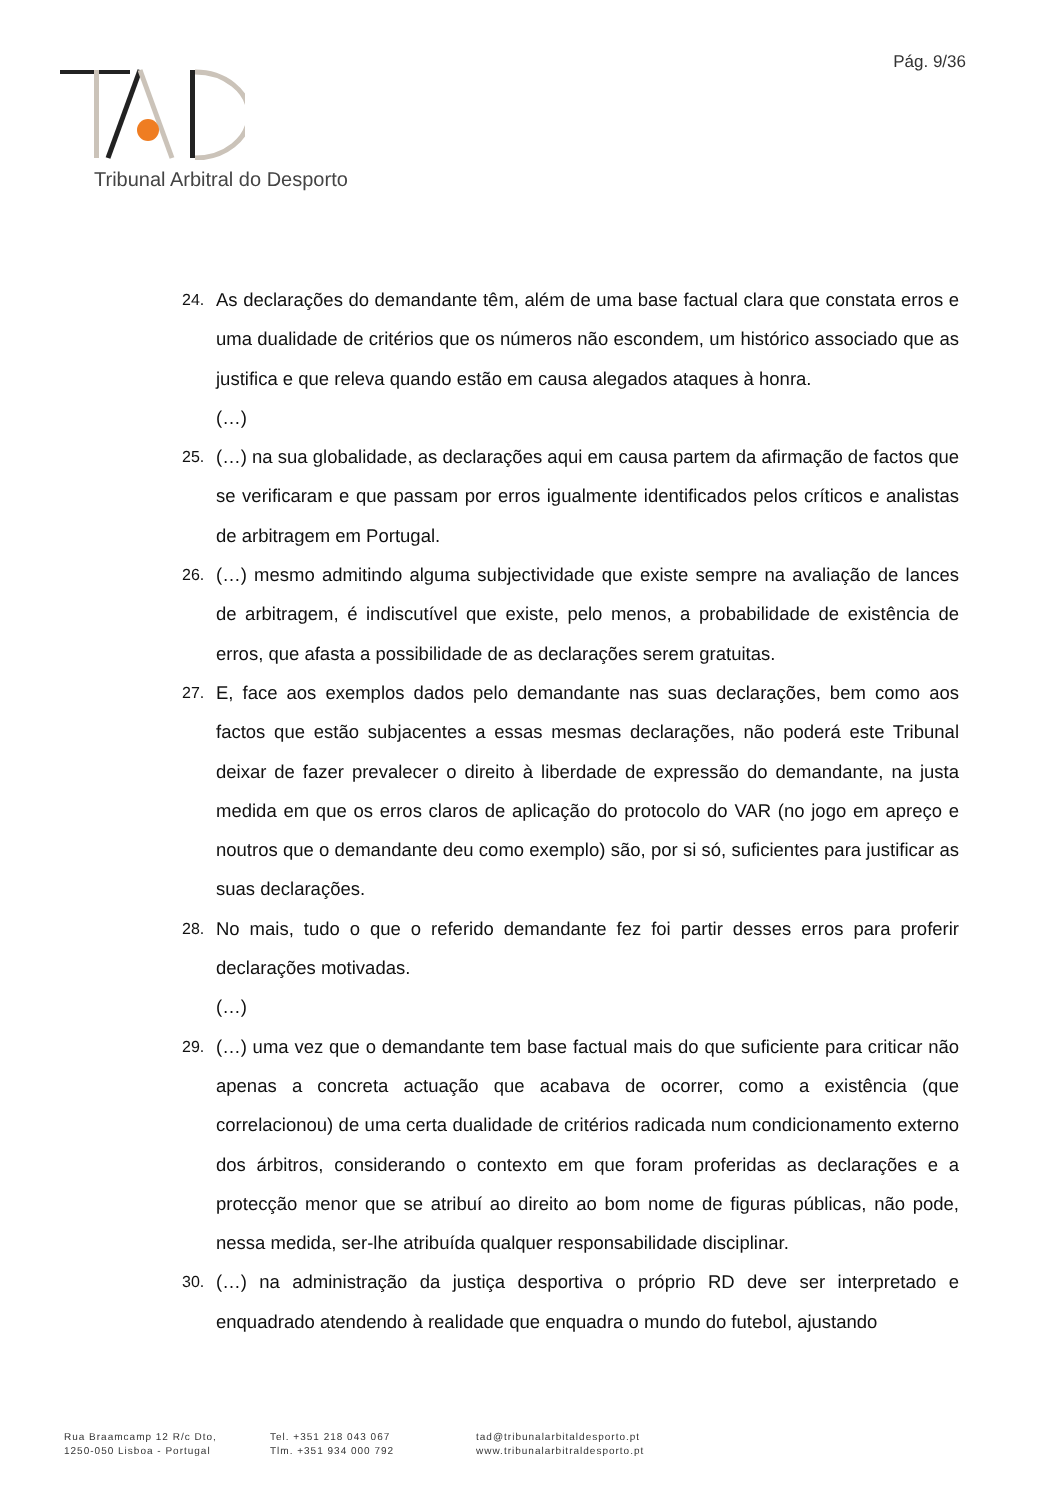Pág. 9/36
Tribunal Arbitral do Desporto
24. As declarações do demandante têm, além de uma base factual clara que constata erros e uma dualidade de critérios que os números não escondem, um histórico associado que as justifica e que releva quando estão em causa alegados ataques à honra.
(…)
25. (…) na sua globalidade, as declarações aqui em causa partem da afirmação de factos que se verificaram e que passam por erros igualmente identificados pelos críticos e analistas de arbitragem em Portugal.
26. (…) mesmo admitindo alguma subjectividade que existe sempre na avaliação de lances de arbitragem, é indiscutível que existe, pelo menos, a probabilidade de existência de erros, que afasta a possibilidade de as declarações serem gratuitas.
27. E, face aos exemplos dados pelo demandante nas suas declarações, bem como aos factos que estão subjacentes a essas mesmas declarações, não poderá este Tribunal deixar de fazer prevalecer o direito à liberdade de expressão do demandante, na justa medida em que os erros claros de aplicação do protocolo do VAR (no jogo em apreço e noutros que o demandante deu como exemplo) são, por si só, suficientes para justificar as suas declarações.
28. No mais, tudo o que o referido demandante fez foi partir desses erros para proferir declarações motivadas.
(…)
29. (…) uma vez que o demandante tem base factual mais do que suficiente para criticar não apenas a concreta actuação que acabava de ocorrer, como a existência (que correlacionou) de uma certa dualidade de critérios radicada num condicionamento externo dos árbitros, considerando o contexto em que foram proferidas as declarações e a protecção menor que se atribuí ao direito ao bom nome de figuras públicas, não pode, nessa medida, ser-lhe atribuída qualquer responsabilidade disciplinar.
30. (…) na administração da justiça desportiva o próprio RD deve ser interpretado e enquadrado atendendo à realidade que enquadra o mundo do futebol, ajustando
Rua Braamcamp 12 R/c Dto,
1250-050 Lisboa - Portugal
Tel. +351 218 043 067
Tlm. +351 934 000 792
tad@tribunalarbitaldesporto.pt
www.tribunalarbitraldesporto.pt